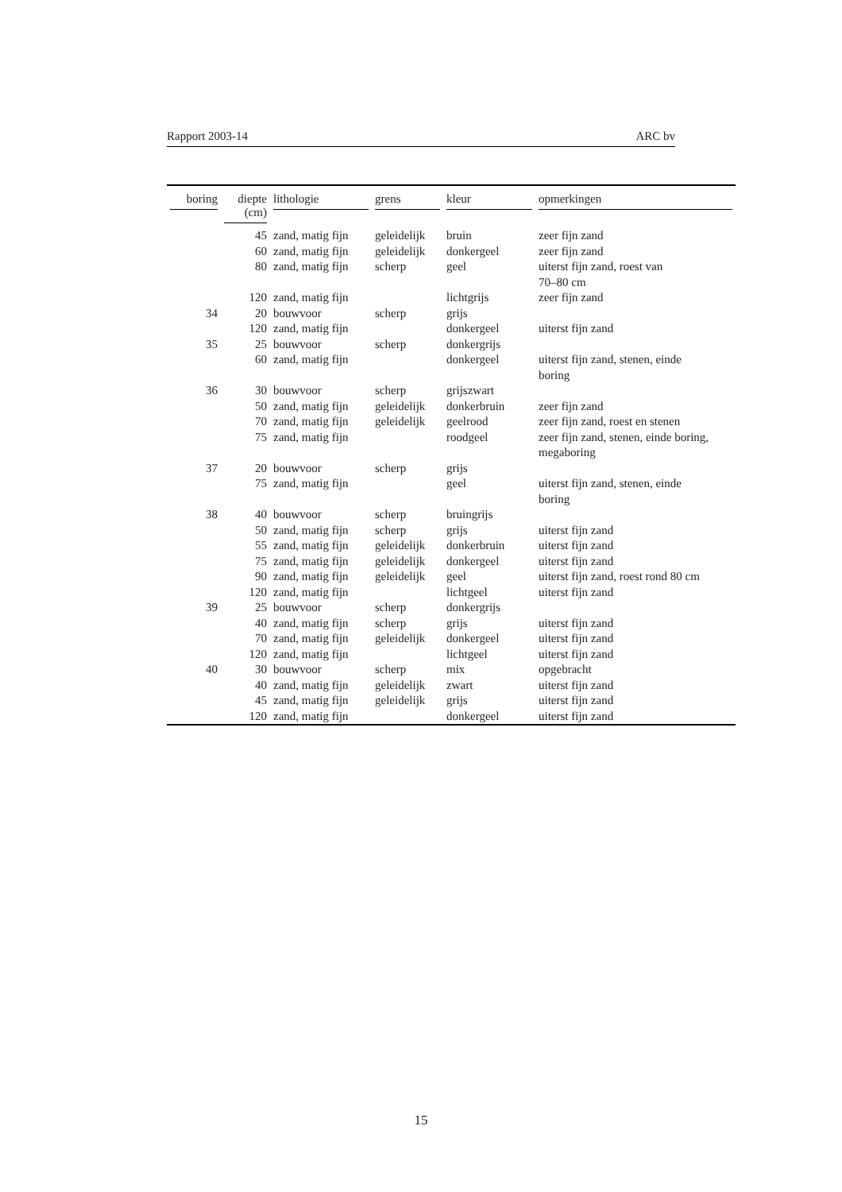Rapport 2003-14 ARC bv
| boring | diepte (cm) | lithologie | grens | kleur | opmerkingen |
| --- | --- | --- | --- | --- | --- |
| | 45 | zand, matig fijn | geleidelijk | bruin | zeer fijn zand |
| | 60 | zand, matig fijn | geleidelijk | donkergeel | zeer fijn zand |
| | 80 | zand, matig fijn | scherp | geel | uiterst fijn zand, roest van 70–80 cm |
| | 120 | zand, matig fijn | | lichtgrijs | zeer fijn zand |
| 34 | 20 | bouwvoor | scherp | grijs | |
| | 120 | zand, matig fijn | | donkergeel | uiterst fijn zand |
| 35 | 25 | bouwvoor | scherp | donkergrijs | |
| | 60 | zand, matig fijn | | donkergeel | uiterst fijn zand, stenen, einde boring |
| 36 | 30 | bouwvoor | scherp | grijszwart | |
| | 50 | zand, matig fijn | geleidelijk | donkerbruin | zeer fijn zand |
| | 70 | zand, matig fijn | geleidelijk | geelrood | zeer fijn zand, roest en stenen |
| | 75 | zand, matig fijn | | roodgeel | zeer fijn zand, stenen, einde boring, megaboring |
| 37 | 20 | bouwvoor | scherp | grijs | |
| | 75 | zand, matig fijn | | geel | uiterst fijn zand, stenen, einde boring |
| 38 | 40 | bouwvoor | scherp | bruingrijs | |
| | 50 | zand, matig fijn | scherp | grijs | uiterst fijn zand |
| | 55 | zand, matig fijn | geleidelijk | donkerbruin | uiterst fijn zand |
| | 75 | zand, matig fijn | geleidelijk | donkergeel | uiterst fijn zand |
| | 90 | zand, matig fijn | geleidelijk | geel | uiterst fijn zand, roest rond 80 cm |
| | 120 | zand, matig fijn | | lichtgeel | uiterst fijn zand |
| 39 | 25 | bouwvoor | scherp | donkergrijs | |
| | 40 | zand, matig fijn | scherp | grijs | uiterst fijn zand |
| | 70 | zand, matig fijn | geleidelijk | donkergeel | uiterst fijn zand |
| | 120 | zand, matig fijn | | lichtgeel | uiterst fijn zand |
| 40 | 30 | bouwvoor | scherp | mix | opgebracht |
| | 40 | zand, matig fijn | geleidelijk | zwart | uiterst fijn zand |
| | 45 | zand, matig fijn | geleidelijk | grijs | uiterst fijn zand |
| | 120 | zand, matig fijn | | donkergeel | uiterst fijn zand |
15